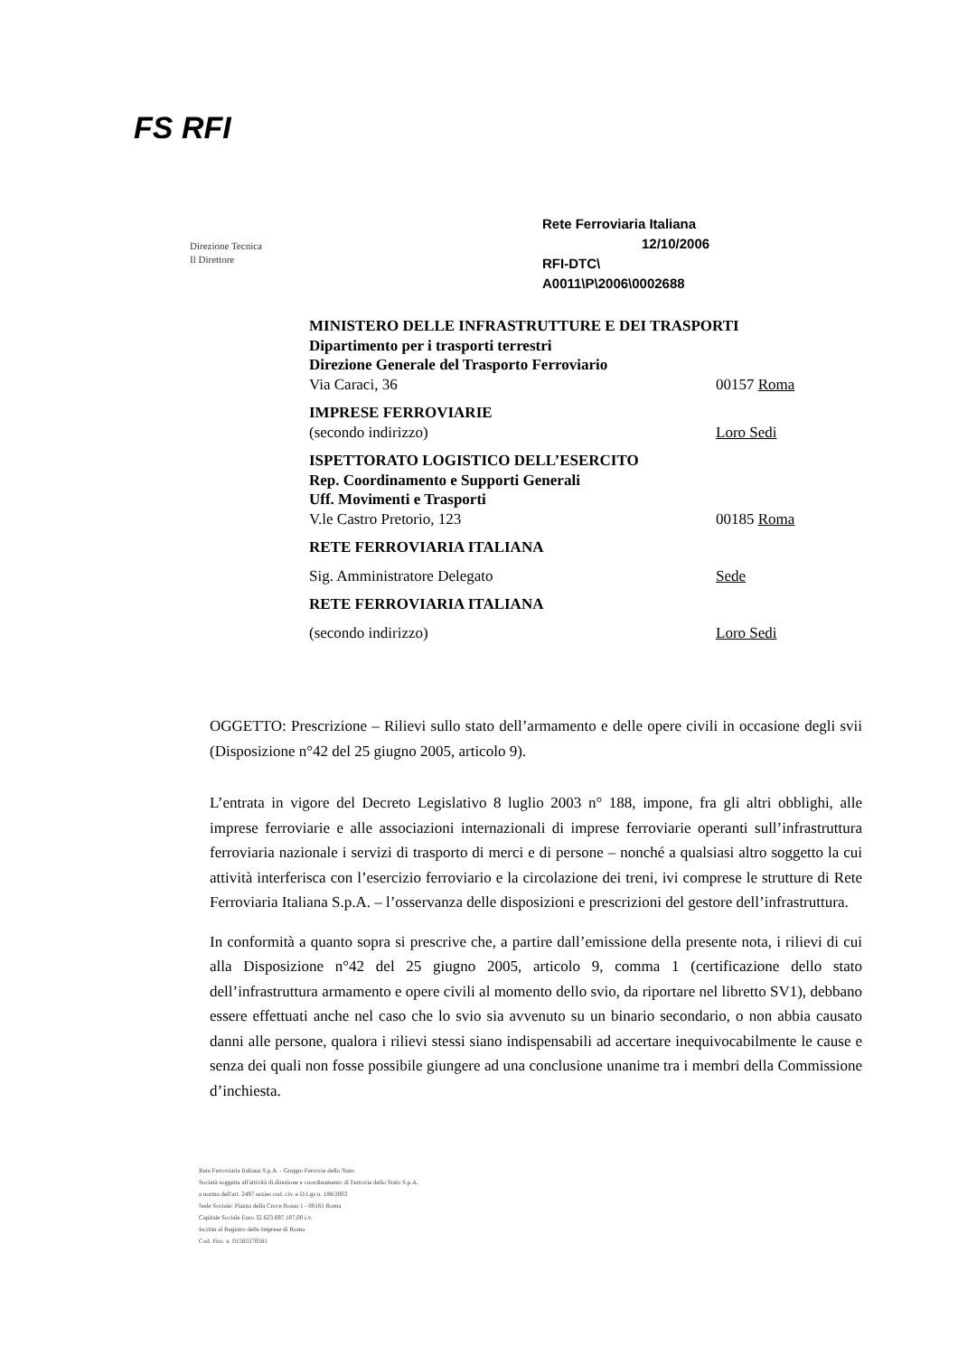FS RFI
Direzione Tecnica
Il Direttore
Rete Ferroviaria Italiana
12/10/2006
RFI-DTC\
A0011\P\2006\0002688
MINISTERO DELLE INFRASTRUTTURE E DEI TRASPORTI
Dipartimento per i trasporti terrestri
Direzione Generale del Trasporto Ferroviario
Via Caraci, 36 00157 Roma
IMPRESE FERROVIARIE
(secondo indirizzo) Loro Sedi
ISPETTORATO LOGISTICO DELL’ESERCITO
Rep. Coordinamento e Supporti Generali
Uff. Movimenti e Trasporti
V.le Castro Pretorio, 123 00185 Roma
RETE FERROVIARIA ITALIANA
Sig. Amministratore Delegato Sede
RETE FERROVIARIA ITALIANA
(secondo indirizzo) Loro Sedi
OGGETTO: Prescrizione – Rilievi sullo stato dell’armamento e delle opere civili in occasione degli svii (Disposizione n°42 del 25 giugno 2005, articolo 9).
L’entrata in vigore del Decreto Legislativo 8 luglio 2003 n° 188, impone, fra gli altri obblighi, alle imprese ferroviarie e alle associazioni internazionali di imprese ferroviarie operanti sull’infrastruttura ferroviaria nazionale i servizi di trasporto di merci e di persone – nonché a qualsiasi altro soggetto la cui attività interferisca con l’esercizio ferroviario e la circolazione dei treni, ivi comprese le strutture di Rete Ferroviaria Italiana S.p.A. – l’osservanza delle disposizioni e prescrizioni del gestore dell’infrastruttura.
In conformità a quanto sopra si prescrive che, a partire dall’emissione della presente nota, i rilievi di cui alla Disposizione n°42 del 25 giugno 2005, articolo 9, comma 1 (certificazione dello stato dell’infrastruttura armamento e opere civili al momento dello svio, da riportare nel libretto SV1), debbano essere effettuati anche nel caso che lo svio sia avvenuto su un binario secondario, o non abbia causato danni alle persone, qualora i rilievi stessi siano indispensabili ad accertare inequivocabilmente le cause e senza dei quali non fosse possibile giungere ad una conclusione unanime tra i membri della Commissione d’inchiesta.
Rete Ferroviaria Italiana S.p.A. - Gruppo Ferrovie dello Stato
Società soggetta all'attività di direzione e coordinamento di Ferrovie dello Stato S.p.A.
a norma dell'art. 2497 sexies cod. civ. e D.Lgs n. 188/2003
Sede Sociale: Piazza della Croce Rossa 1 - 00161 Roma
Capitale Sociale Euro 32.623.697.107,00 i.v.
Iscritta al Registro delle Imprese di Roma
Cod. Fisc. n. 01585570581